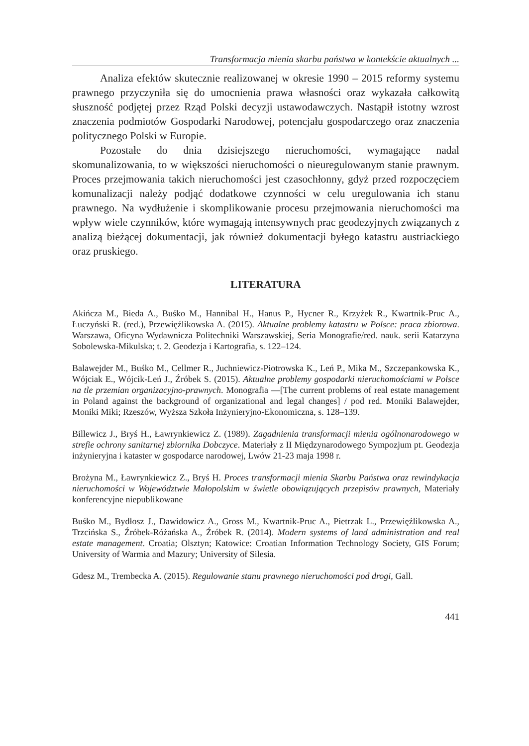Transformacja mienia skarbu państwa w kontekście aktualnych ...
Analiza efektów skutecznie realizowanej w okresie 1990 – 2015 reformy systemu prawnego przyczyniła się do umocnienia prawa własności oraz wykazała całkowitą słuszność podjętej przez Rząd Polski decyzji ustawodawczych. Nastąpił istotny wzrost znaczenia podmiotów Gospodarki Narodowej, potencjału gospodarczego oraz znaczenia politycznego Polski w Europie.
Pozostałe do dnia dzisiejszego nieruchomości, wymagające nadal skomunalizowania, to w większości nieruchomości o nieuregulowanym stanie prawnym. Proces przejmowania takich nieruchomości jest czasochłonny, gdyż przed rozpoczęciem komunalizacji należy podjąć dodatkowe czynności w celu uregulowania ich stanu prawnego. Na wydłużenie i skomplikowanie procesu przejmowania nieruchomości ma wpływ wiele czynników, które wymagają intensywnych prac geodezyjnych związanych z analizą bieżącej dokumentacji, jak również dokumentacji byłego katastru austriackiego oraz pruskiego.
LITERATURA
Akińcza M., Bieda A., Buśko M., Hannibal H., Hanus P., Hycner R., Krzyżek R., Kwartnik-Pruc A., Łuczyński R. (red.), Przewięźlikowska A. (2015). Aktualne problemy katastru w Polsce: praca zbiorowa. Warszawa, Oficyna Wydawnicza Politechniki Warszawskiej, Seria Monografie/red. nauk. serii Katarzyna Sobolewska-Mikulska; t. 2. Geodezja i Kartografia, s. 122–124.
Balawejder M., Buśko M., Cellmer R., Juchniewicz-Piotrowska K., Leń P., Mika M., Szczepankowska K., Wójciak E., Wójcik-Leń J., Źróbek S. (2015). Aktualne problemy gospodarki nieruchomościami w Polsce na tle przemian organizacyjno-prawnych. Monografia —[The current problems of real estate management in Poland against the background of organizational and legal changes] / pod red. Moniki Balawejder, Moniki Miki; Rzeszów, Wyższa Szkoła Inżynieryjno-Ekonomiczna, s. 128–139.
Billewicz J., Bryś H., Ławrynkiewicz Z. (1989). Zagadnienia transformacji mienia ogólnonarodowego w strefie ochrony sanitarnej zbiornika Dobczyce. Materiały z II Międzynarodowego Sympozjum pt. Geodezja inżynieryjna i kataster w gospodarce narodowej, Lwów 21-23 maja 1998 r.
Brożyna M., Ławrynkiewicz Z., Bryś H. Proces transformacji mienia Skarbu Państwa oraz rewindykacja nieruchomości w Województwie Małopolskim w świetle obowiązujących przepisów prawnych, Materiały konferencyjne niepublikowane
Buśko M., Bydłosz J., Dawidowicz A., Gross M., Kwartnik-Pruc A., Pietrzak L., Przewięźlikowska A., Trzcińska S., Źróbek-Różańska A., Źróbek R. (2014). Modern systems of land administration and real estate management. Croatia; Olsztyn; Katowice: Croatian Information Technology Society, GIS Forum; University of Warmia and Mazury; University of Silesia.
Gdesz M., Trembecka A. (2015). Regulowanie stanu prawnego nieruchomości pod drogi, Gall.
441